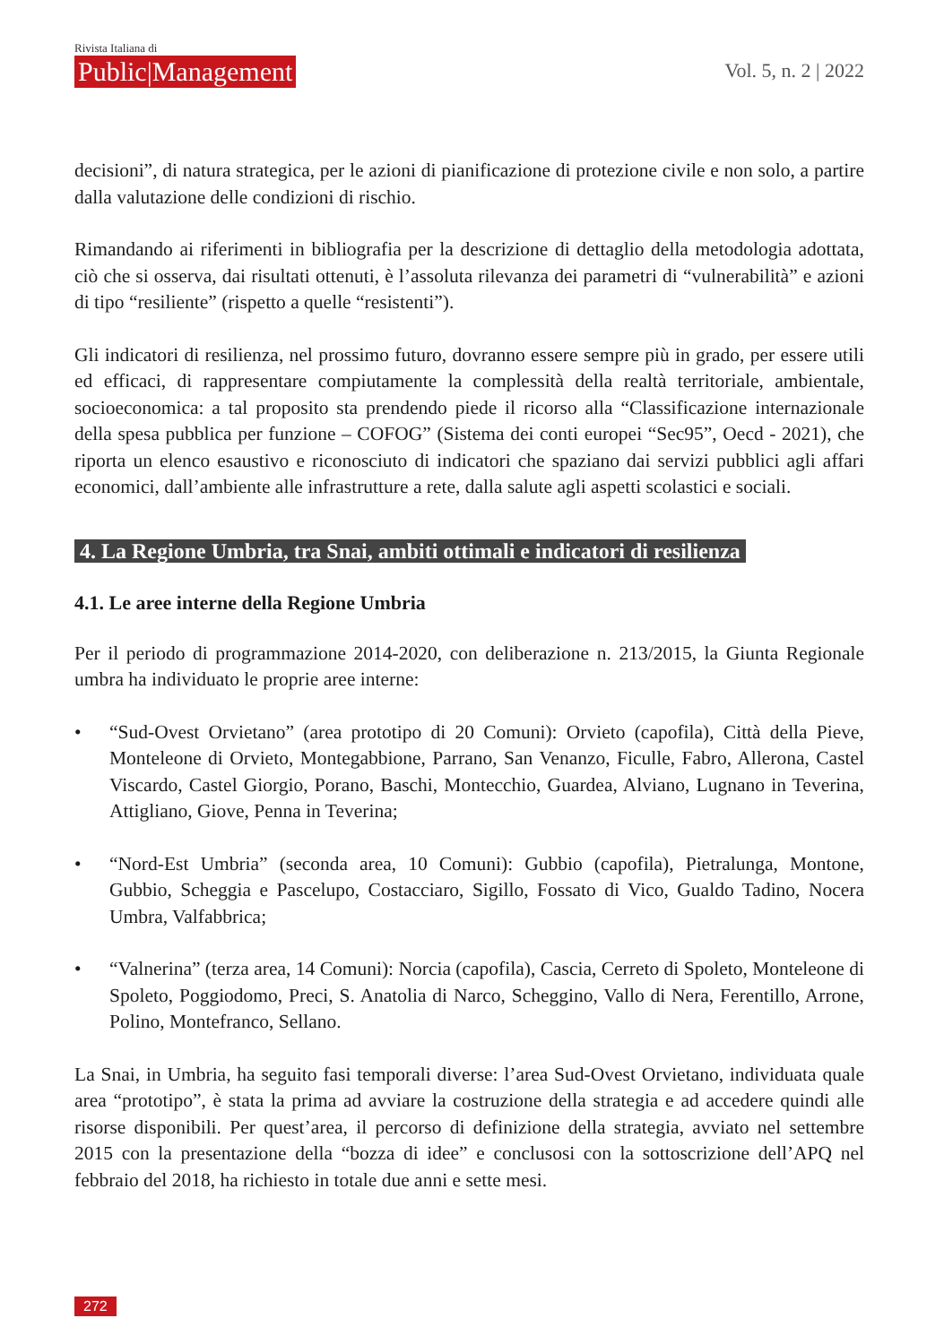Rivista Italiana di
Public|Management
Vol. 5, n. 2 | 2022
decisioni”, di natura strategica, per le azioni di pianificazione di protezione civile e non solo, a partire dalla valutazione delle condizioni di rischio.
Rimandando ai riferimenti in bibliografia per la descrizione di dettaglio della metodologia adottata, ciò che si osserva, dai risultati ottenuti, è l’assoluta rilevanza dei parametri di “vulnerabilità” e azioni di tipo “resiliente” (rispetto a quelle “resistenti”).
Gli indicatori di resilienza, nel prossimo futuro, dovranno essere sempre più in grado, per essere utili ed efficaci, di rappresentare compiutamente la complessità della realtà territoriale, ambientale, socioeconomica: a tal proposito sta prendendo piede il ricorso alla “Classificazione internazionale della spesa pubblica per funzione – COFOG” (Sistema dei conti europei “Sec95”, Oecd - 2021), che riporta un elenco esaustivo e riconosciuto di indicatori che spaziano dai servizi pubblici agli affari economici, dall’ambiente alle infrastrutture a rete, dalla salute agli aspetti scolastici e sociali.
4. La Regione Umbria, tra Snai, ambiti ottimali e indicatori di resilienza
4.1. Le aree interne della Regione Umbria
Per il periodo di programmazione 2014-2020, con deliberazione n. 213/2015, la Giunta Regionale umbra ha individuato le proprie aree interne:
• “Sud-Ovest Orvietano” (area prototipo di 20 Comuni): Orvieto (capofila), Città della Pieve, Monteleone di Orvieto, Montegabbione, Parrano, San Venanzo, Ficulle, Fabro, Allerona, Castel Viscardo, Castel Giorgio, Porano, Baschi, Montecchio, Guardea, Alviano, Lugnano in Teverina, Attigliano, Giove, Penna in Teverina;
• “Nord-Est Umbria” (seconda area, 10 Comuni): Gubbio (capofila), Pietralunga, Montone, Gubbio, Scheggia e Pascelupo, Costacciaro, Sigillo, Fossato di Vico, Gualdo Tadino, Nocera Umbra, Valfabbrica;
• “Valnerina” (terza area, 14 Comuni): Norcia (capofila), Cascia, Cerreto di Spoleto, Monteleone di Spoleto, Poggiodomo, Preci, S. Anatolia di Narco, Scheggino, Vallo di Nera, Ferentillo, Arrone, Polino, Montefranco, Sellano.
La Snai, in Umbria, ha seguito fasi temporali diverse: l’area Sud-Ovest Orvietano, individuata quale area “prototipo”, è stata la prima ad avviare la costruzione della strategia e ad accedere quindi alle risorse disponibili. Per quest’area, il percorso di definizione della strategia, avviato nel settembre 2015 con la presentazione della “bozza di idee” e conclusosi con la sottoscrizione dell’APQ nel febbraio del 2018, ha richiesto in totale due anni e sette mesi.
272